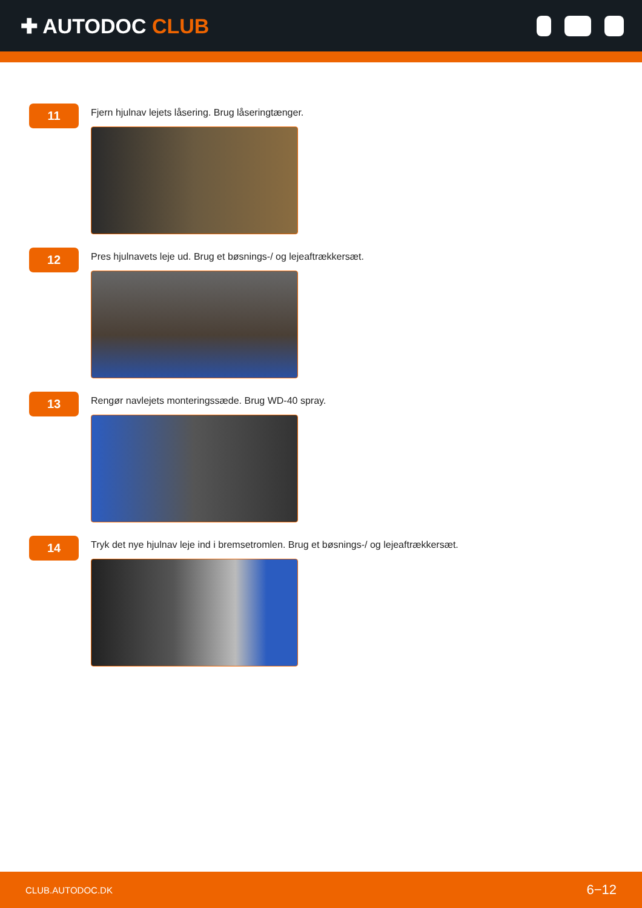✚ AUTODOC CLUB
11
Fjern hjulnav lejets låsering. Brug låseringtænger.
12
Pres hjulnavets leje ud. Brug et bøsnings-/ og lejeaftrækkersæt.
13
Rengør navlejets monteringssæde. Brug WD-40 spray.
14
Tryk det nye hjulnav leje ind i bremsetromlen. Brug et bøsnings-/ og lejeaftrækkersæt.
CLUB.AUTODOC.DK 6−12